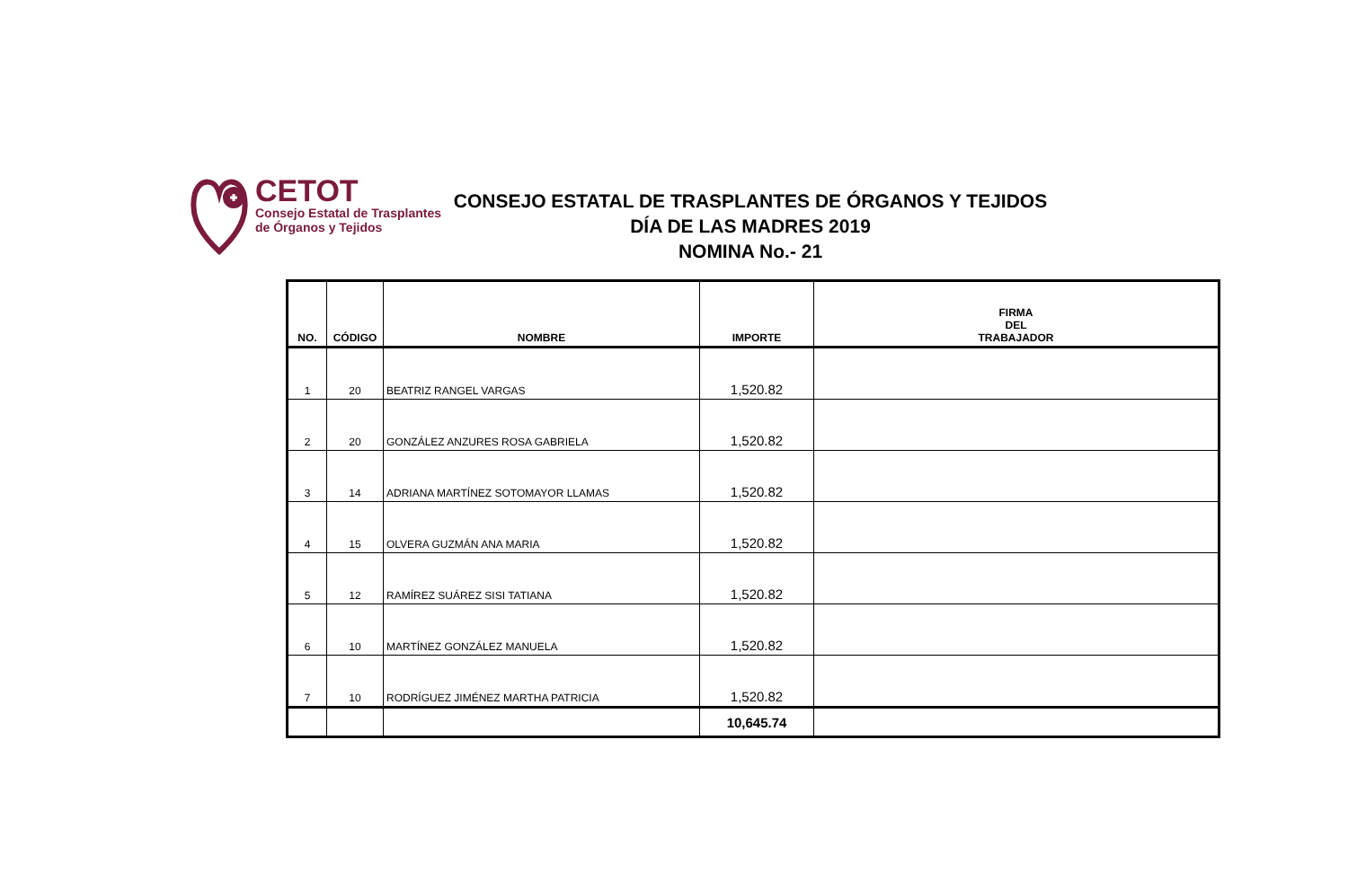CETOT
Consejo Estatal de Trasplantes
de Órganos y Tejidos
CONSEJO ESTATAL DE TRASPLANTES DE ÓRGANOS Y TEJIDOS
DÍA DE LAS MADRES 2019
NOMINA No.- 21
| NO. | CÓDIGO | NOMBRE | IMPORTE | FIRMA DEL TRABAJADOR |
| --- | --- | --- | --- | --- |
| 1 | 20 | BEATRIZ RANGEL VARGAS | 1,520.82 | |
| 2 | 20 | GONZÁLEZ ANZURES ROSA GABRIELA | 1,520.82 | |
| 3 | 14 | ADRIANA MARTÍNEZ SOTOMAYOR LLAMAS | 1,520.82 | |
| 4 | 15 | OLVERA GUZMÁN ANA MARIA | 1,520.82 | |
| 5 | 12 | RAMÍREZ SUÁREZ SISI TATIANA | 1,520.82 | |
| 6 | 10 | MARTÍNEZ GONZÁLEZ MANUELA | 1,520.82 | |
| 7 | 10 | RODRÍGUEZ JIMÉNEZ MARTHA PATRICIA | 1,520.82 | |
| | | | 10,645.74 | |